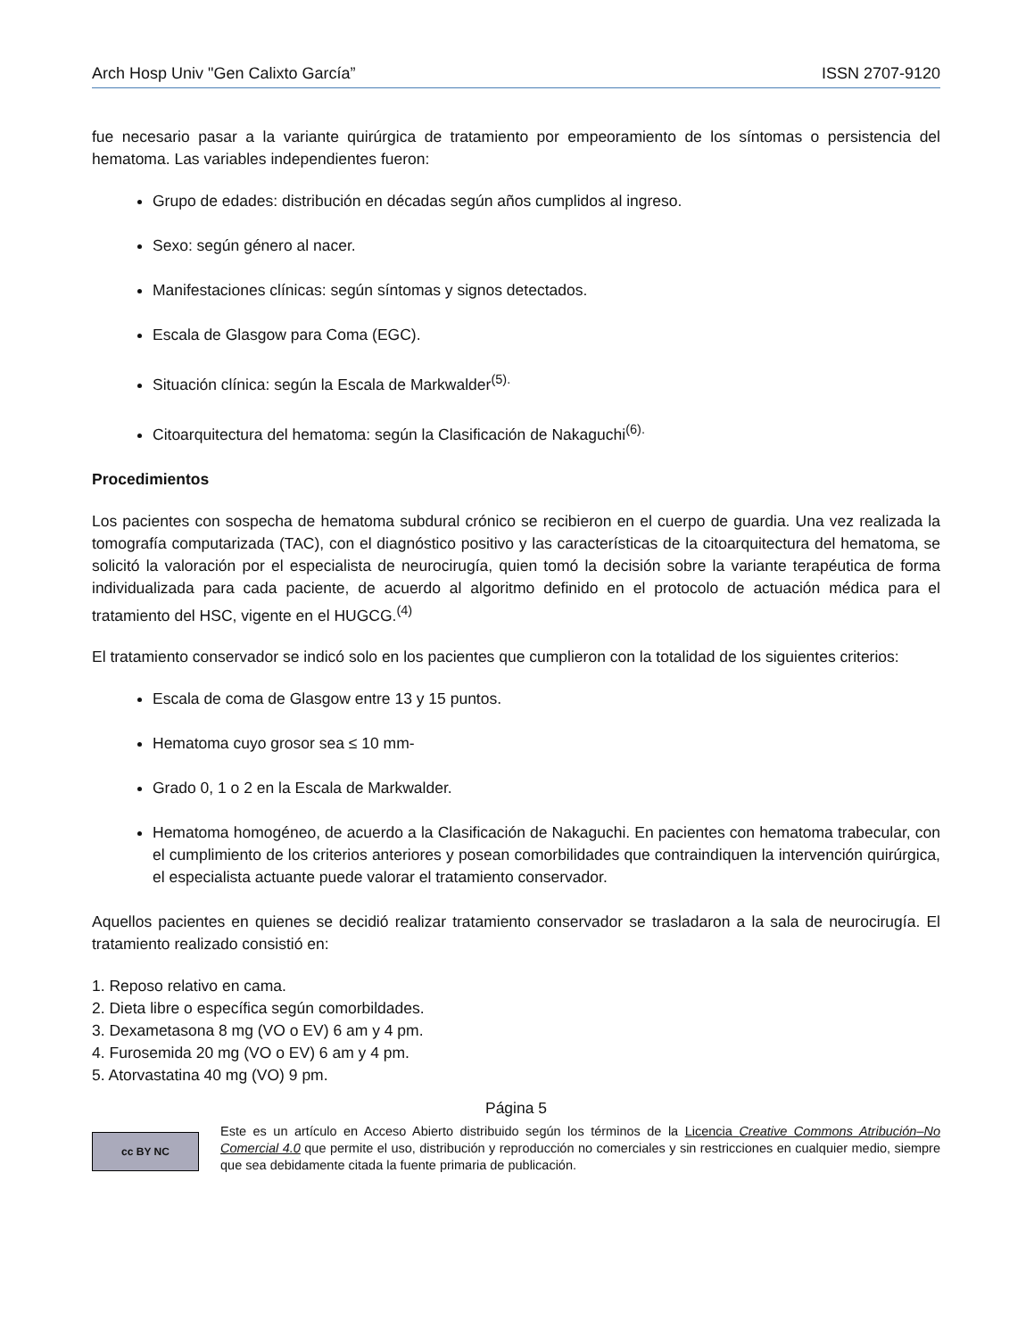Arch Hosp Univ "Gen Calixto García” ISSN 2707-9120
fue necesario pasar a la variante quirúrgica de tratamiento por empeoramiento de los síntomas o persistencia del hematoma. Las variables independientes fueron:
Grupo de edades: distribución en décadas según años cumplidos al ingreso.
Sexo: según género al nacer.
Manifestaciones clínicas: según síntomas y signos detectados.
Escala de Glasgow para Coma (EGC).
Situación clínica: según la Escala de Markwalder<sup>(5).</sup>
Citoarquitectura del hematoma: según la Clasificación de Nakaguchi<sup>(6).</sup>
Procedimientos
Los pacientes con sospecha de hematoma subdural crónico se recibieron en el cuerpo de guardia. Una vez realizada la tomografía computarizada (TAC), con el diagnóstico positivo y las características de la citoarquitectura del hematoma, se solicitó la valoración por el especialista de neurocirugía, quien tomó la decisión sobre la variante terapéutica de forma individualizada para cada paciente, de acuerdo al algoritmo definido en el protocolo de actuación médica para el tratamiento del HSC, vigente en el HUGCG.<sup>(4)</sup>
El tratamiento conservador se indicó solo en los pacientes que cumplieron con la totalidad de los siguientes criterios:
Escala de coma de Glasgow entre 13 y 15 puntos.
Hematoma cuyo grosor sea ≤ 10 mm-
Grado 0, 1 o 2 en la Escala de Markwalder.
Hematoma homogéneo, de acuerdo a la Clasificación de Nakaguchi. En pacientes con hematoma trabecular, con el cumplimiento de los criterios anteriores y posean comorbilidades que contraindiquen la intervención quirúrgica, el especialista actuante puede valorar el tratamiento conservador.
Aquellos pacientes en quienes se decidió realizar tratamiento conservador se trasladaron a la sala de neurocirugía. El tratamiento realizado consistió en:
1. Reposo relativo en cama.
2. Dieta libre o específica según comorbildades.
3. Dexametasona 8 mg (VO o EV) 6 am y 4 pm.
4. Furosemida 20 mg (VO o EV) 6 am y 4 pm.
5. Atorvastatina 40 mg (VO) 9 pm.
Página 5
cc BY NC
Este es un artículo en Acceso Abierto distribuido según los términos de la Licencia Creative Commons Atribución–No Comercial 4.0 que permite el uso, distribución y reproducción no comerciales y sin restricciones en cualquier medio, siempre que sea debidamente citada la fuente primaria de publicación.